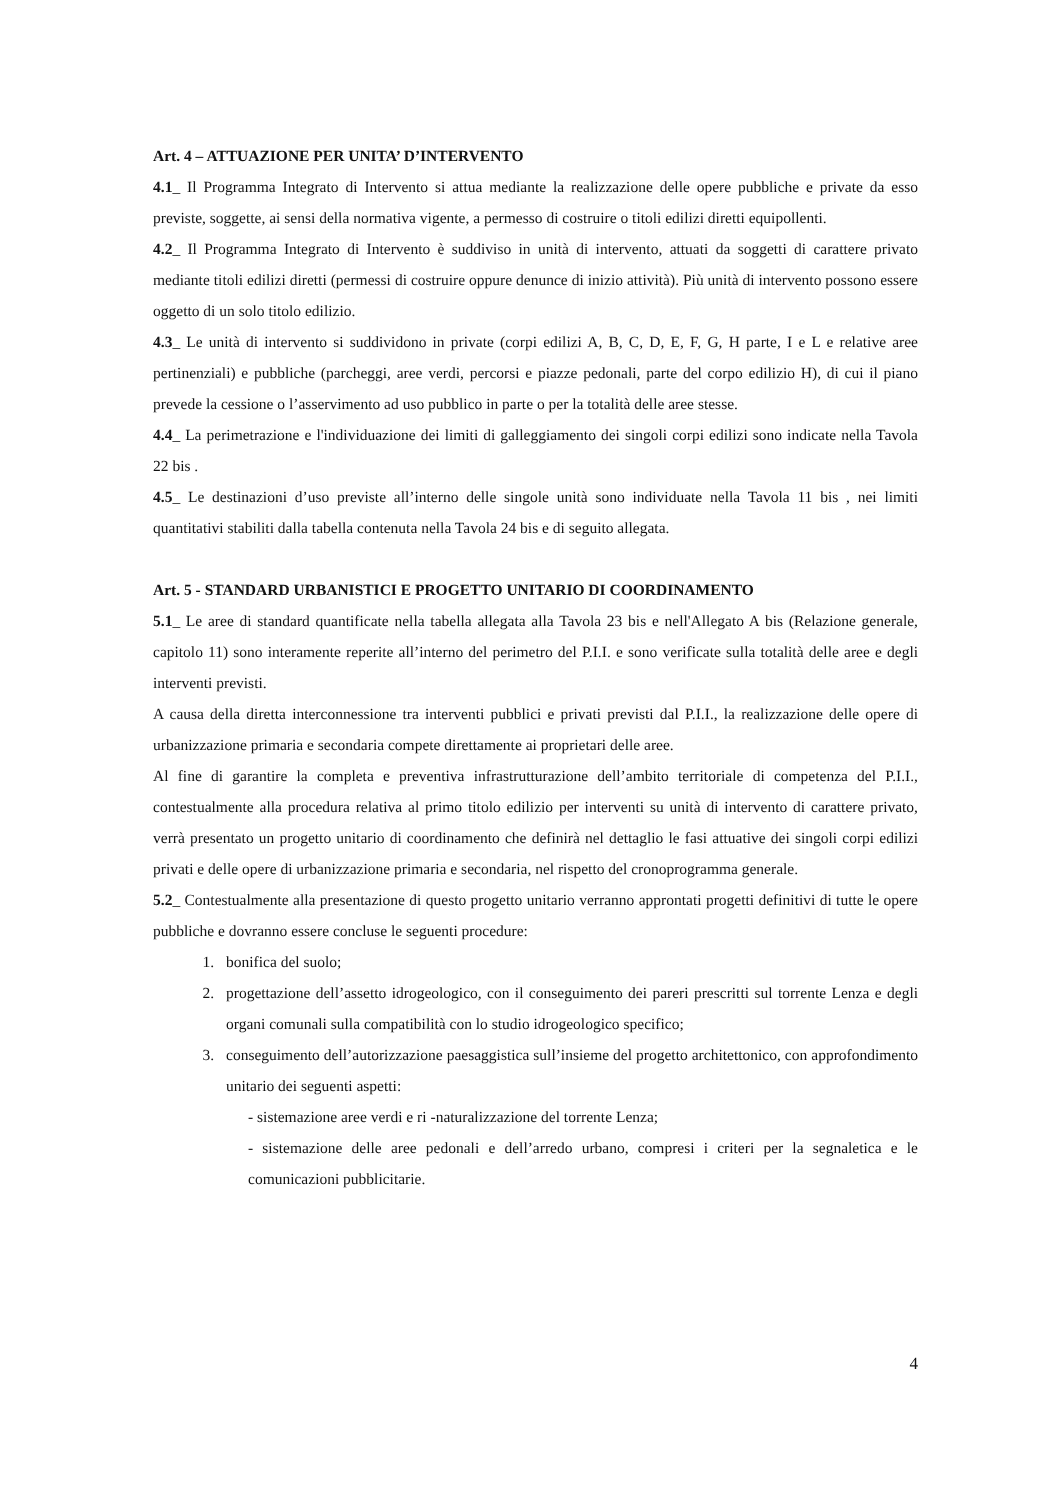Art. 4 – ATTUAZIONE PER UNITA’ D’INTERVENTO
4.1_ Il Programma Integrato di Intervento si attua mediante la realizzazione delle opere pubbliche e private da esso previste, soggette, ai sensi della normativa vigente, a permesso di costruire o titoli edilizi diretti equipollenti.
4.2_ Il Programma Integrato di Intervento è suddiviso in unità di intervento, attuati da soggetti di carattere privato mediante titoli edilizi diretti (permessi di costruire oppure denunce di inizio attività). Più unità di intervento possono essere oggetto di un solo titolo edilizio.
4.3_ Le unità di intervento si suddividono in private (corpi edilizi A, B, C, D, E, F, G, H parte, I e L e relative aree pertinenziali) e pubbliche (parcheggi, aree verdi, percorsi e piazze pedonali, parte del corpo edilizio H), di cui il piano prevede la cessione o l’asservimento ad uso pubblico in parte o per la totalità delle aree stesse.
4.4_ La perimetrazione e l'individuazione dei limiti di galleggiamento dei singoli corpi edilizi sono indicate nella Tavola 22 bis .
4.5_ Le destinazioni d’uso previste all’interno delle singole unità sono individuate nella Tavola 11 bis , nei limiti quantitativi stabiliti dalla tabella contenuta nella Tavola 24 bis e di seguito allegata.
Art. 5 - STANDARD URBANISTICI E PROGETTO UNITARIO DI COORDINAMENTO
5.1_ Le aree di standard quantificate nella tabella allegata alla Tavola 23 bis e nell'Allegato A bis (Relazione generale, capitolo 11) sono interamente reperite all’interno del perimetro del P.I.I. e sono verificate sulla totalità delle aree e degli interventi previsti.
A causa della diretta interconnessione tra interventi pubblici e privati previsti dal P.I.I., la realizzazione delle opere di urbanizzazione primaria e secondaria compete direttamente ai proprietari delle aree.
Al fine di garantire la completa e preventiva infrastrutturazione dell’ambito territoriale di competenza del P.I.I., contestualmente alla procedura relativa al primo titolo edilizio per interventi su unità di intervento di carattere privato, verrà presentato un progetto unitario di coordinamento che definirà nel dettaglio le fasi attuative dei singoli corpi edilizi privati e delle opere di urbanizzazione primaria e secondaria, nel rispetto del cronoprogramma generale.
5.2_ Contestualmente alla presentazione di questo progetto unitario verranno approntati progetti definitivi di tutte le opere pubbliche e dovranno essere concluse le seguenti procedure:
1. bonifica del suolo;
2. progettazione dell’assetto idrogeologico, con il conseguimento dei pareri prescritti sul torrente Lenza e degli organi comunali sulla compatibilità con lo studio idrogeologico specifico;
3. conseguimento dell’autorizzazione paesaggistica sull’insieme del progetto architettonico, con approfondimento unitario dei seguenti aspetti:
- sistemazione aree verdi e ri -naturalizzazione del torrente Lenza;
- sistemazione delle aree pedonali e dell’arredo urbano, compresi i criteri per la segnaletica e le comunicazioni pubblicitarie.
4